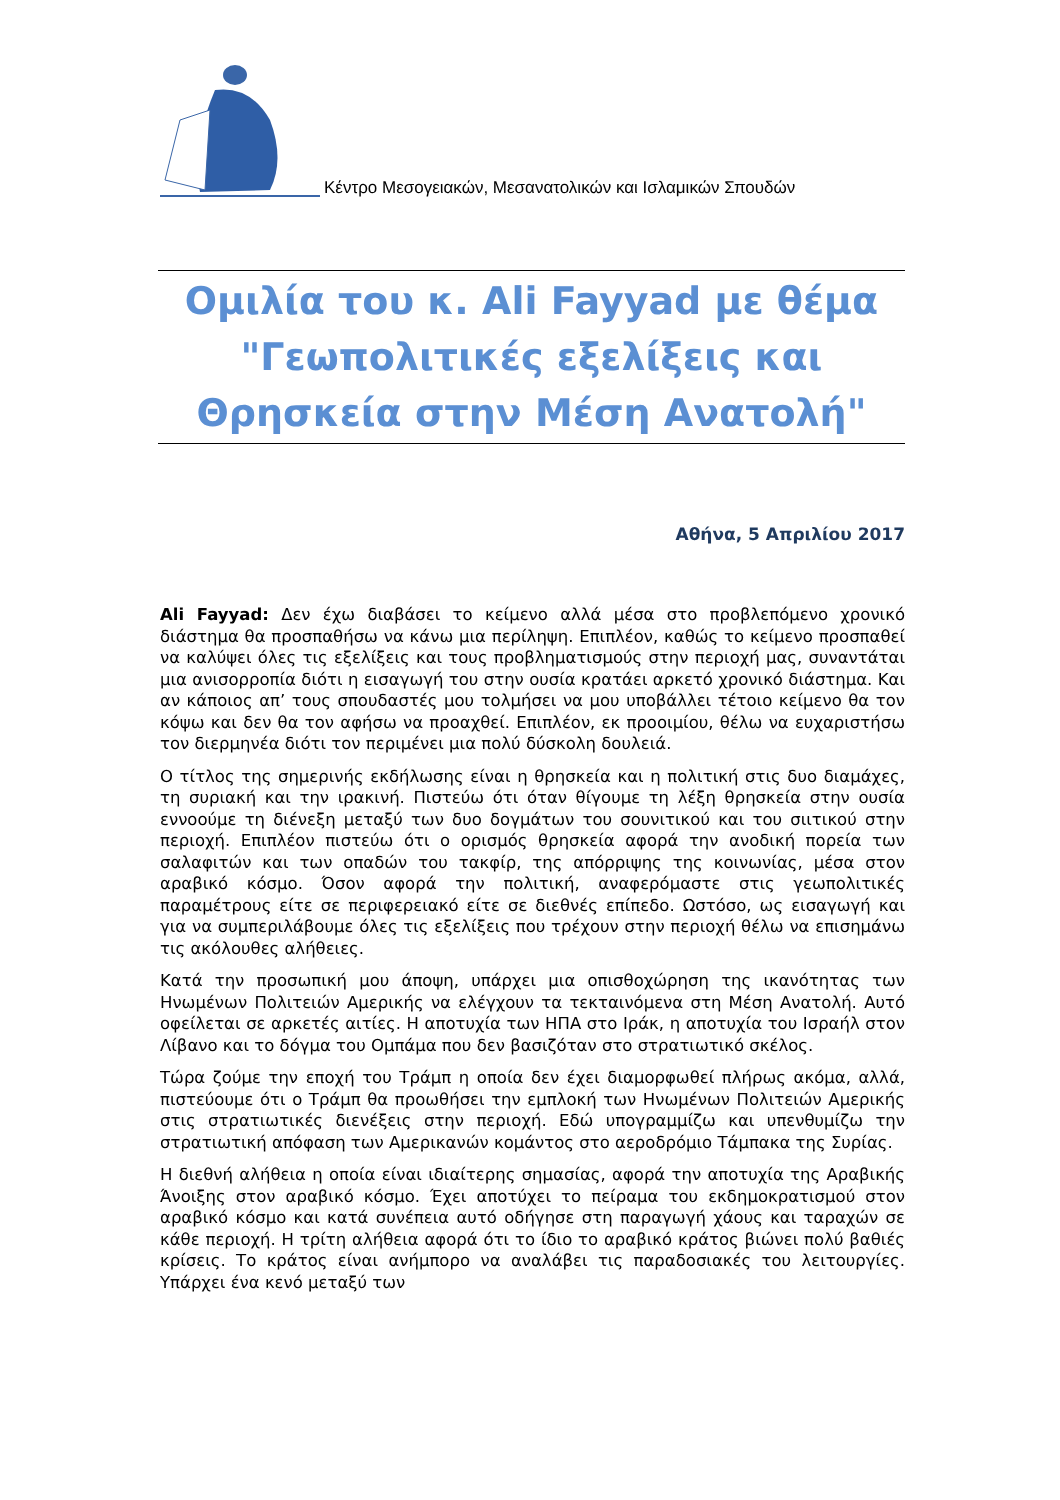Κέντρο Μεσογειακών, Μεσανατολικών και Ισλαμικών Σπουδών
Ομιλία του κ. Ali Fayyad με θέμα
"Γεωπολιτικές εξελίξεις και
Θρησκεία στην Μέση Ανατολή"
Αθήνα, 5 Απριλίου 2017
Ali Fayyad: Δεν έχω διαβάσει το κείμενο αλλά μέσα στο προβλεπόμενο χρονικό διάστημα θα προσπαθήσω να κάνω μια περίληψη. Επιπλέον, καθώς το κείμενο προσπαθεί να καλύψει όλες τις εξελίξεις και τους προβληματισμούς στην περιοχή μας, συναντάται μια ανισορροπία διότι η εισαγωγή του στην ουσία κρατάει αρκετό χρονικό διάστημα. Και αν κάποιος απ’ τους σπουδαστές μου τολμήσει να μου υποβάλλει τέτοιο κείμενο θα τον κόψω και δεν θα τον αφήσω να προαχθεί. Επιπλέον, εκ προοιμίου, θέλω να ευχαριστήσω τον διερμηνέα διότι τον περιμένει μια πολύ δύσκολη δουλειά.
Ο τίτλος της σημερινής εκδήλωσης είναι η θρησκεία και η πολιτική στις δυο διαμάχες, τη συριακή και την ιρακινή. Πιστεύω ότι όταν θίγουμε τη λέξη θρησκεία στην ουσία εννοούμε τη διένεξη μεταξύ των δυο δογμάτων του σουνιτικού και του σιιτικού στην περιοχή. Επιπλέον πιστεύω ότι ο ορισμός θρησκεία αφορά την ανοδική πορεία των σαλαφιτών και των οπαδών του τακφίρ, της απόρριψης της κοινωνίας, μέσα στον αραβικό κόσμο. Όσον αφορά την πολιτική, αναφερόμαστε στις γεωπολιτικές παραμέτρους είτε σε περιφερειακό είτε σε διεθνές επίπεδο. Ωστόσο, ως εισαγωγή και για να συμπεριλάβουμε όλες τις εξελίξεις που τρέχουν στην περιοχή θέλω να επισημάνω τις ακόλουθες αλήθειες.
Κατά την προσωπική μου άποψη, υπάρχει μια οπισθοχώρηση της ικανότητας των Ηνωμένων Πολιτειών Αμερικής να ελέγχουν τα τεκταινόμενα στη Μέση Ανατολή. Αυτό οφείλεται σε αρκετές αιτίες. Η αποτυχία των ΗΠΑ στο Ιράκ, η αποτυχία του Ισραήλ στον Λίβανο και το δόγμα του Ομπάμα που δεν βασιζόταν στο στρατιωτικό σκέλος.
Τώρα ζούμε την εποχή του Τράμπ η οποία δεν έχει διαμορφωθεί πλήρως ακόμα, αλλά, πιστεύουμε ότι ο Τράμπ θα προωθήσει την εμπλοκή των Ηνωμένων Πολιτειών Αμερικής στις στρατιωτικές διενέξεις στην περιοχή. Εδώ υπογραμμίζω και υπενθυμίζω την στρατιωτική απόφαση των Αμερικανών κομάντος στο αεροδρόμιο Τάμπακα της Συρίας.
Η διεθνή αλήθεια η οποία είναι ιδιαίτερης σημασίας, αφορά την αποτυχία της Αραβικής Άνοιξης στον αραβικό κόσμο. Έχει αποτύχει το πείραμα του εκδημοκρατισμού στον αραβικό κόσμο και κατά συνέπεια αυτό οδήγησε στη παραγωγή χάους και ταραχών σε κάθε περιοχή. Η τρίτη αλήθεια αφορά ότι το ίδιο το αραβικό κράτος βιώνει πολύ βαθιές κρίσεις. Το κράτος είναι ανήμπορο να αναλάβει τις παραδοσιακές του λειτουργίες. Υπάρχει ένα κενό μεταξύ των